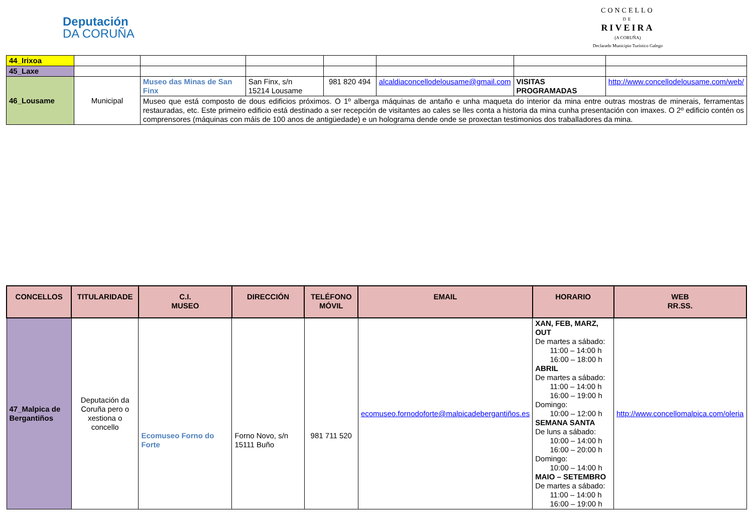Deputación
DA CORUÑA
CONCELLO
DE
RIVEIRA
(A CORUÑA)
Declarado Municipio Turístico Galego
| 44_Irixoa | | | | | | | |
| 45_Laxe | | | | | | | |
| 46_Lousame | Municipal | Museo das Minas de San Finx | San Finx, s/n 15214 Lousame | 981 820 494 | alcaldiaconcellodelousame@gmail.com | VISITAS PROGRAMADAS | http://www.concellodelousame.com/web/ |
| | | Museo que está composto de dous edificios próximos. O 1º alberga máquinas de antaño e unha maqueta do interior da mina entre outras mostras de minerais, ferramentas restauradas, etc. Este primeiro edificio está destinado a ser recepción de visitantes ao cales se lles conta a historia da mina cunha presentación con imaxes. O 2º edificio contén os comprensores (máquinas con máis de 100 anos de antigüedade) e un holograma dende onde se proxectan testimonios dos traballadores da mina. | | | | | |
| CONCELLOS | TITULARIDADE | C.I. MUSEO | DIRECCIÓN | TELÉFONO MÓVIL | EMAIL | HORARIO | WEB RR.SS. |
| --- | --- | --- | --- | --- | --- | --- | --- |
| 47_Malpica de Bergantiños | Deputación da Coruña pero o xestiona o concello | Ecomuseo Forno do Forte | Forno Novo, s/n 15111 Buño | 981 711 520 | ecomuseo.fornodoforte@malpicadebergantiños.es | XAN, FEB, MARZ, OUT De martes a sábado: 11:00 – 14:00 h 16:00 – 18:00 h ABRIL De martes a sábado: 11:00 – 14:00 h 16:00 – 19:00 h Domingo: 10:00 – 12:00 h SEMANA SANTA De luns a sábado: 10:00 – 14:00 h 16:00 – 20:00 h Domingo: 10:00 – 14:00 h MAIO – SETEMBRO De martes a sábado: 11:00 – 14:00 h 16:00 – 19:00 h | http://www.concellomalpica.com/oleria |